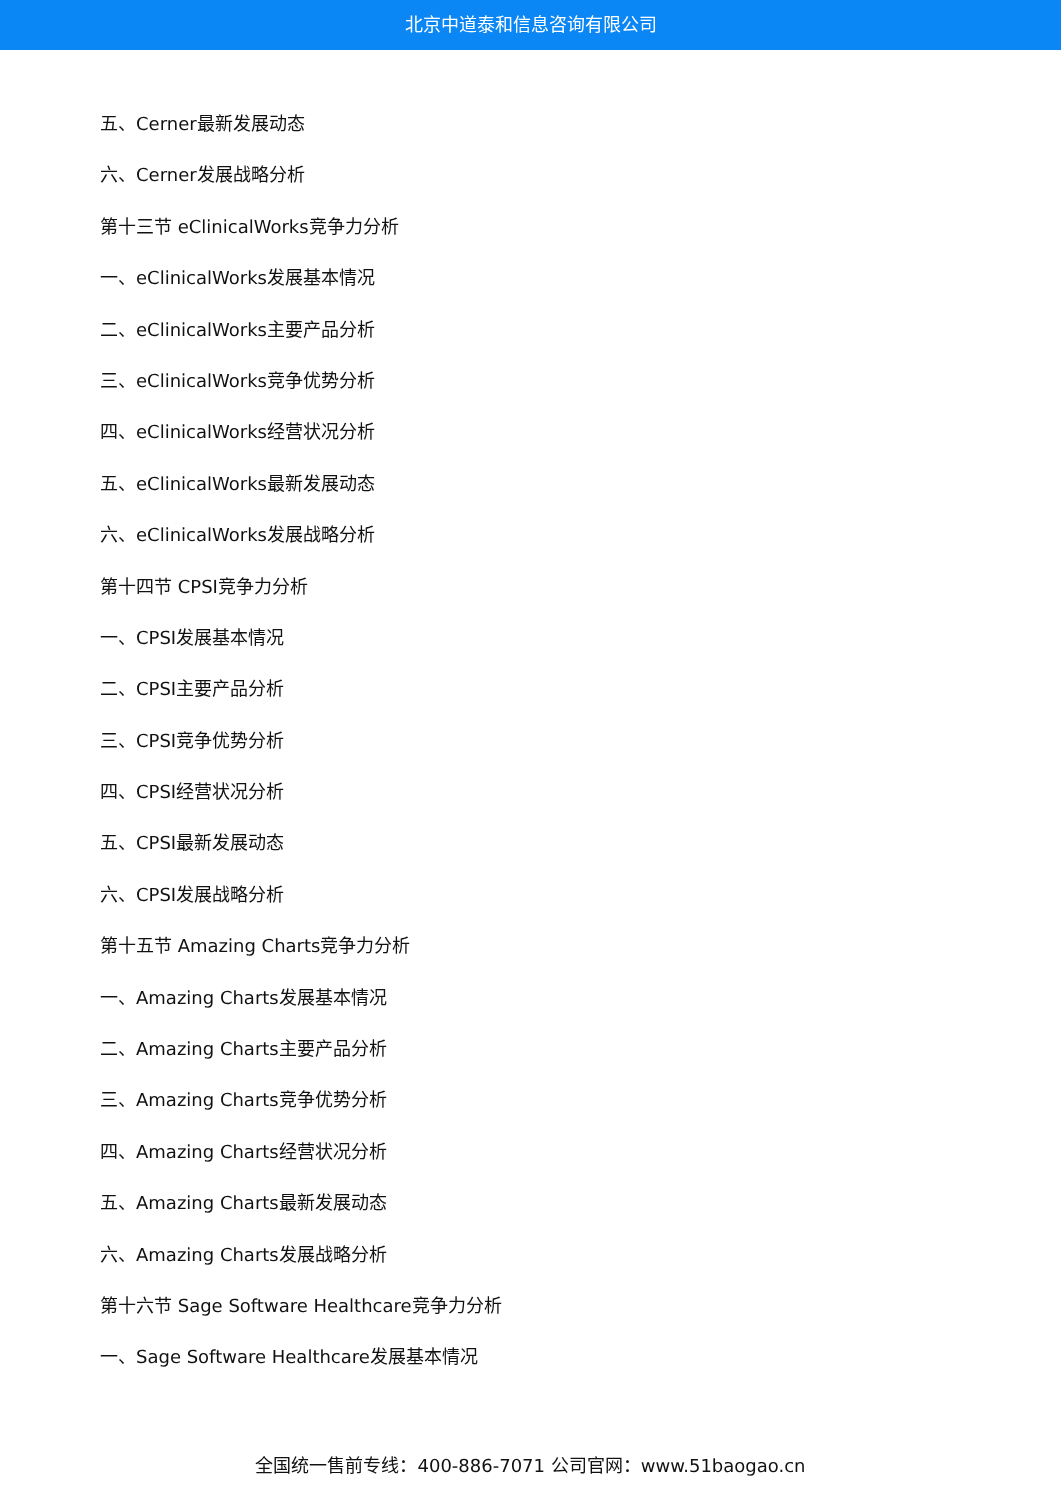北京中道泰和信息咨询有限公司
五、Cerner最新发展动态
六、Cerner发展战略分析
第十三节 eClinicalWorks竞争力分析
一、eClinicalWorks发展基本情况
二、eClinicalWorks主要产品分析
三、eClinicalWorks竞争优势分析
四、eClinicalWorks经营状况分析
五、eClinicalWorks最新发展动态
六、eClinicalWorks发展战略分析
第十四节 CPSI竞争力分析
一、CPSI发展基本情况
二、CPSI主要产品分析
三、CPSI竞争优势分析
四、CPSI经营状况分析
五、CPSI最新发展动态
六、CPSI发展战略分析
第十五节 Amazing Charts竞争力分析
一、Amazing Charts发展基本情况
二、Amazing Charts主要产品分析
三、Amazing Charts竞争优势分析
四、Amazing Charts经营状况分析
五、Amazing Charts最新发展动态
六、Amazing Charts发展战略分析
第十六节 Sage Software Healthcare竞争力分析
一、Sage Software Healthcare发展基本情况
全国统一售前专线：400-886-7071 公司官网：www.51baogao.cn